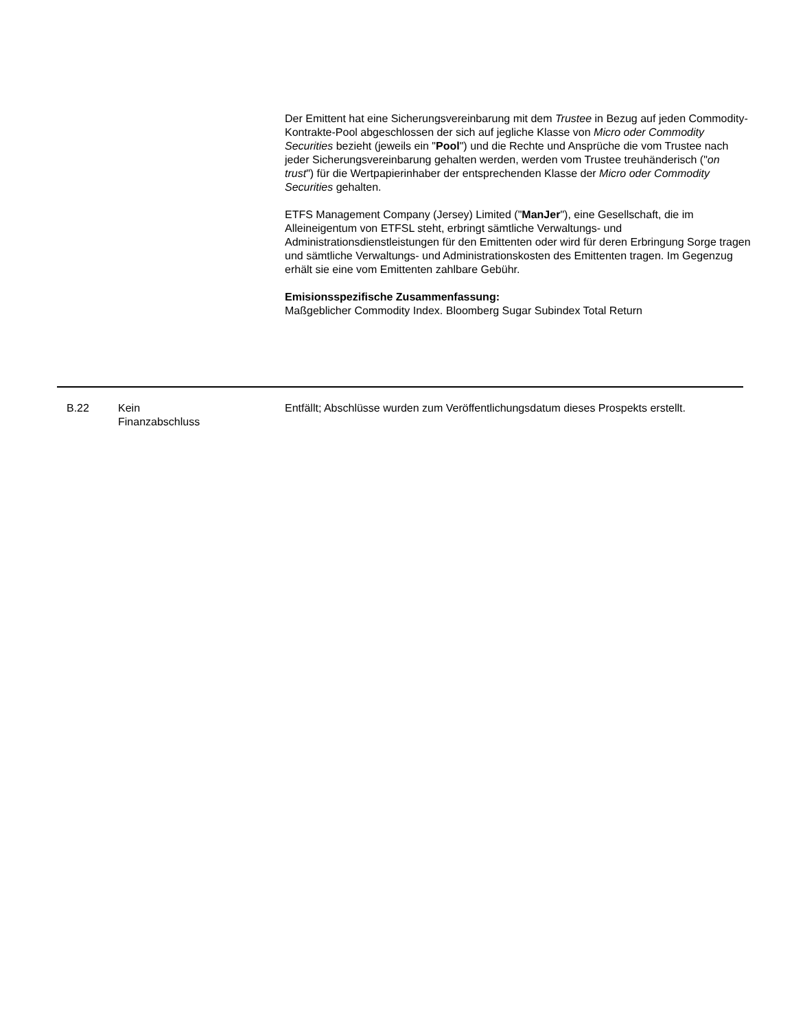Der Emittent hat eine Sicherungsvereinbarung mit dem Trustee in Bezug auf jeden Commodity-Kontrakte-Pool abgeschlossen der sich auf jegliche Klasse von Micro oder Commodity Securities bezieht (jeweils ein "Pool") und die Rechte und Ansprüche die vom Trustee nach jeder Sicherungsvereinbarung gehalten werden, werden vom Trustee treuhänderisch ("on trust") für die Wertpapierinhaber der entsprechenden Klasse der Micro oder Commodity Securities gehalten.
ETFS Management Company (Jersey) Limited ("ManJer"), eine Gesellschaft, die im Alleineigentum von ETFSL steht, erbringt sämtliche Verwaltungs- und Administrationsdienstleistungen für den Emittenten oder wird für deren Erbringung Sorge tragen und sämtliche Verwaltungs- und Administrationskosten des Emittenten tragen. Im Gegenzug erhält sie eine vom Emittenten zahlbare Gebühr.
Emisionsspezifische Zusammenfassung:
Maßgeblicher Commodity Index. Bloomberg Sugar Subindex Total Return
| B.22 | Kein Finanzabschluss | Entfällt; Abschlüsse wurden zum Veröffentlichungsdatum dieses Prospekts erstellt. |